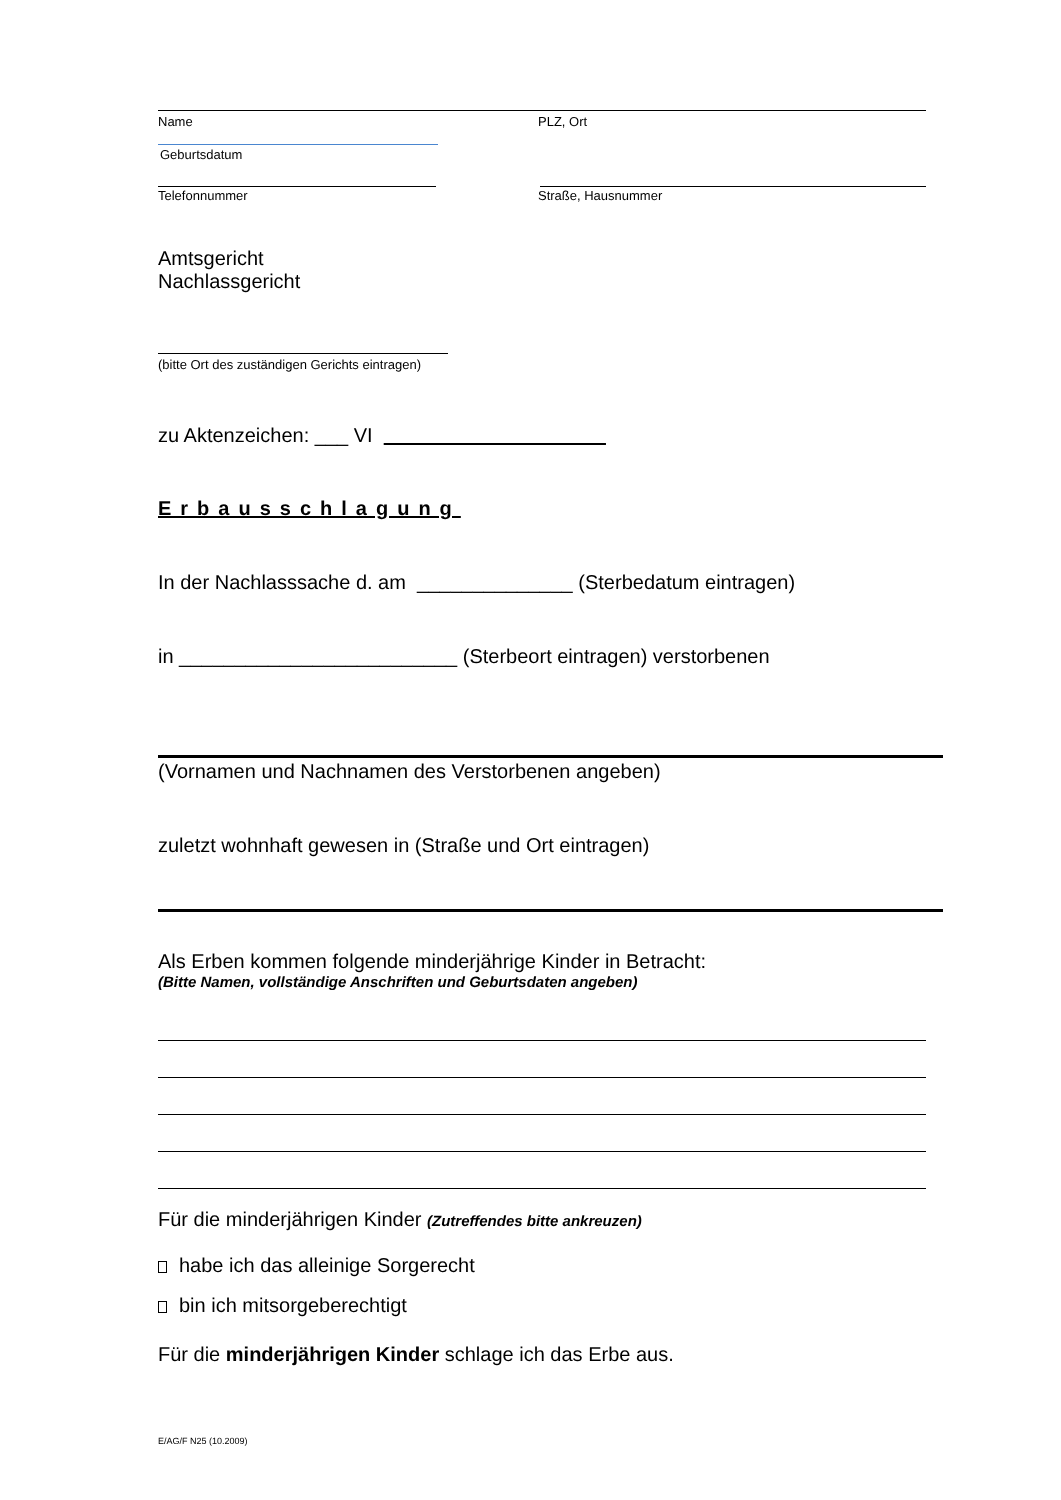Name PLZ, Ort
Geburtsdatum
Telefonnummer Straße, Hausnummer
Amtsgericht
Nachlassgericht
(bitte Ort des zuständigen Gerichts eintragen)
zu Aktenzeichen: ___ VI
Erbausschlagung
In der Nachlasssache d. am ______________ (Sterbedatum eintragen)
in _________________________ (Sterbeort eintragen) verstorbenen
(Vornamen und Nachnamen des Verstorbenen angeben)
zuletzt wohnhaft gewesen in (Straße und Ort eintragen)
Als Erben kommen folgende minderjährige Kinder in Betracht:
(Bitte Namen, vollständige Anschriften und Geburtsdaten angeben)
Für die minderjährigen Kinder (Zutreffendes bitte ankreuzen)
habe ich das alleinige Sorgerecht
bin ich mitsorgeberechtigt
Für die minderjährigen Kinder schlage ich das Erbe aus.
E/AG/F N25 (10.2009)